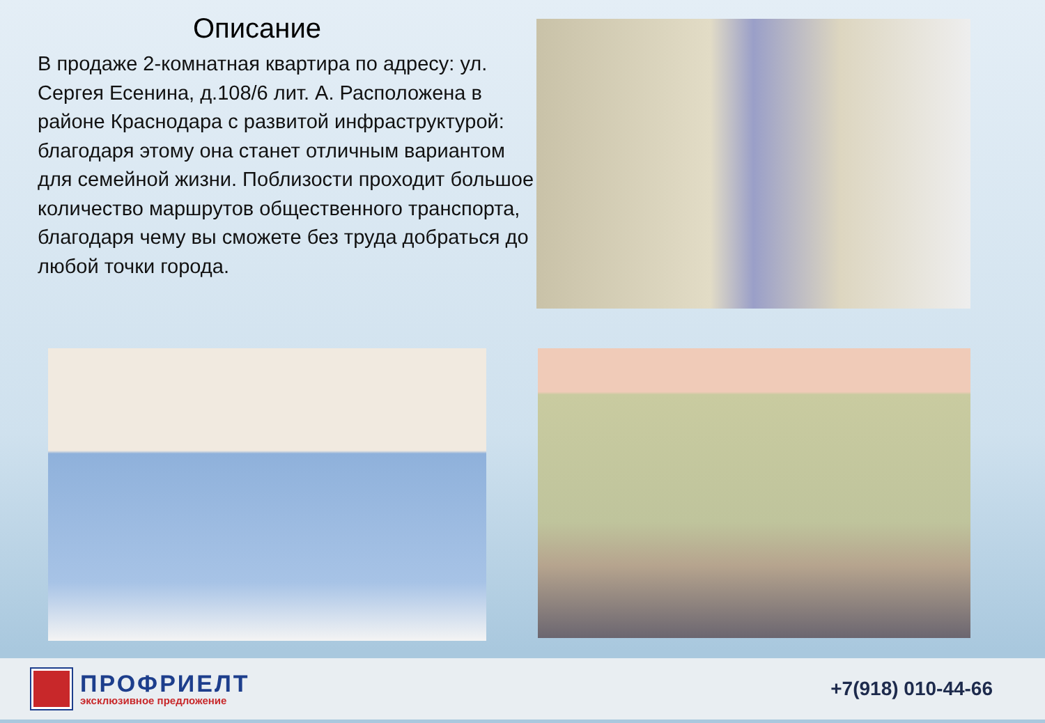Описание
В продаже 2-комнатная квартира по адресу: ул. Сергея Есенина, д.108/6 лит. А. Расположена в районе Краснодара с развитой инфраструктурой: благодаря этому она станет отличным вариантом для семейной жизни. Поблизости проходит большое количество маршрутов общественного транспорта, благодаря чему вы сможете без труда добраться до любой точки города.
ПРОФРИЕЛТ
эксклюзивное предложение
+7(918) 010-44-66